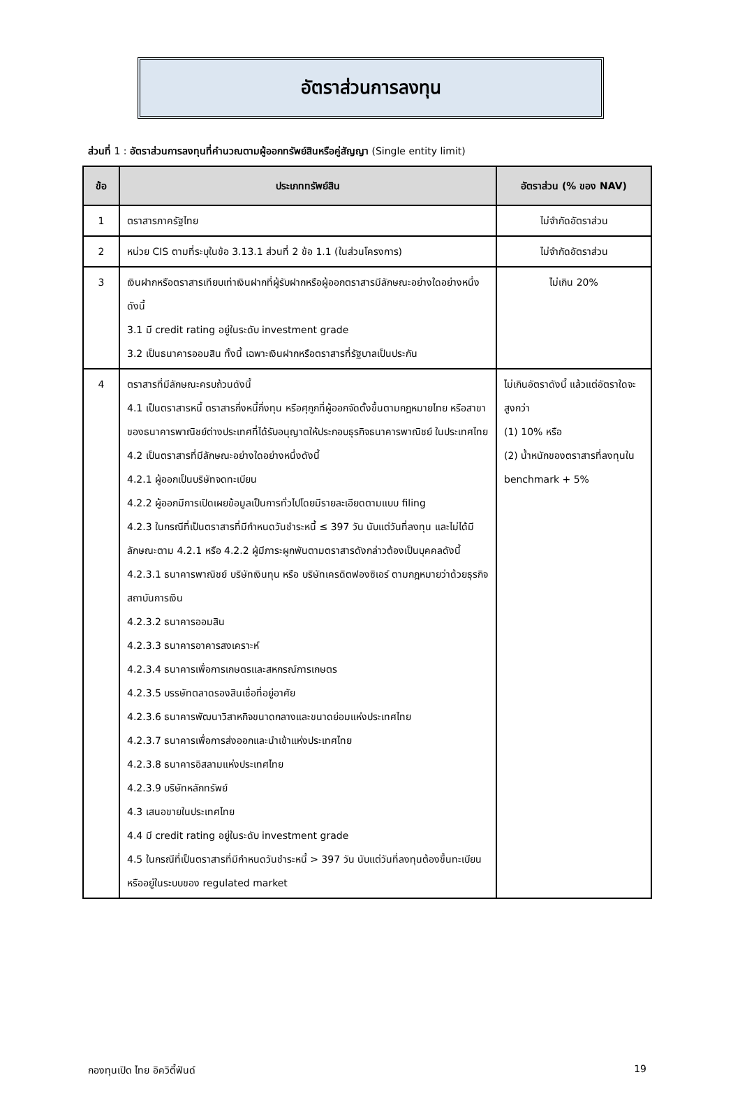อัตราส่วนการลงทุน
ส่วนที่ 1 : อัตราส่วนการลงทุนที่คำนวณตามผู้ออกทรัพย์สินหรือคู่สัญญา (Single entity limit)
| ข้อ | ประเภททรัพย์สิน | อัตราส่วน (% ของ NAV) |
| --- | --- | --- |
| 1 | ตราสารภาครัฐไทย | ไม่จำกัดอัตราส่วน |
| 2 | หน่วย CIS ตามที่ระบุในข้อ 3.13.1 ส่วนที่ 2 ข้อ 1.1 (ในส่วนโครงการ) | ไม่จำกัดอัตราส่วน |
| 3 | เงินฝากหรือตราสารเทียบเท่าเงินฝากที่ผู้รับฝากหรือผู้ออกตราสารมีลักษณะอย่างใดอย่างหนึ่งดังนี้ 3.1 มี credit rating อยู่ในระดับ investment grade 3.2 เป็นธนาคารออมสิน ทั้งนี้ เฉพาะเงินฝากหรือตราสารที่รัฐบาลเป็นประกัน | ไม่เกิน 20% |
| 4 | ตราสารที่มีลักษณะครบถ้วนดังนี้ 4.1 เป็นตราสารหนี้ ตราสารกึ่งหนี้กึ่งทุน หรือศุกูกที่ผู้ออกจัดตั้งขึ้นตามกฎหมายไทย หรือสาขาของธนาคารพาณิชย์ต่างประเทศที่ได้รับอนุญาตให้ประกอบธุรกิจธนาคารพาณิชย์ ในประเทศไทย 4.2 เป็นตราสารที่มีลักษณะอย่างใดอย่างหนึ่งดังนี้ 4.2.1 ผู้ออกเป็นบริษัทจดทะเบียน 4.2.2 ผู้ออกมีการเปิดเผยข้อมูลเป็นการทั่วไปโดยมีรายละเอียดตามแบบ filing 4.2.3 ในกรณีที่เป็นตราสารที่มีกำหนดวันชำระหนี้ ≤ 397 วัน นับแต่วันที่ลงทุน และไม่ได้มีลักษณะตาม 4.2.1 หรือ 4.2.2 ผู้มีภาระผูกพันตามตราสารดังกล่าวต้องเป็นบุคคลดังนี้ 4.2.3.1 ธนาคารพาณิชย์ บริษัทเงินทุน หรือ บริษัทเครดิตฟองซิเอร์ ตามกฎหมายว่าด้วยธุรกิจสถาบันการเงิน 4.2.3.2 ธนาคารออมสิน 4.2.3.3 ธนาคารอาคารสงเคราะห์ 4.2.3.4 ธนาคารเพื่อการเกษตรและสหกรณ์การเกษตร 4.2.3.5 บรรษัทตลาดรองสินเชื่อที่อยู่อาศัย 4.2.3.6 ธนาคารพัฒนาวิสาหกิจขนาดกลางและขนาดย่อมแห่งประเทศไทย 4.2.3.7 ธนาคารเพื่อการส่งออกและนำเข้าแห่งประเทศไทย 4.2.3.8 ธนาคารอิสลามแห่งประเทศไทย 4.2.3.9 บริษัทหลักทรัพย์ 4.3 เสนอขายในประเทศไทย 4.4 มี credit rating อยู่ในระดับ investment grade 4.5 ในกรณีที่เป็นตราสารที่มีกำหนดวันชำระหนี้ > 397 วัน นับแต่วันที่ลงทุนต้องขึ้นทะเบียนหรืออยู่ในระบบของ regulated market | ไม่เกินอัตราดังนี้ แล้วแต่อัตราใดจะสูงกว่า (1) 10% หรือ (2) น้ำหนักของตราสารที่ลงทุนใน benchmark + 5% |
กองทุนเปิด ไทย อิควิตี้ฟันด์ 19